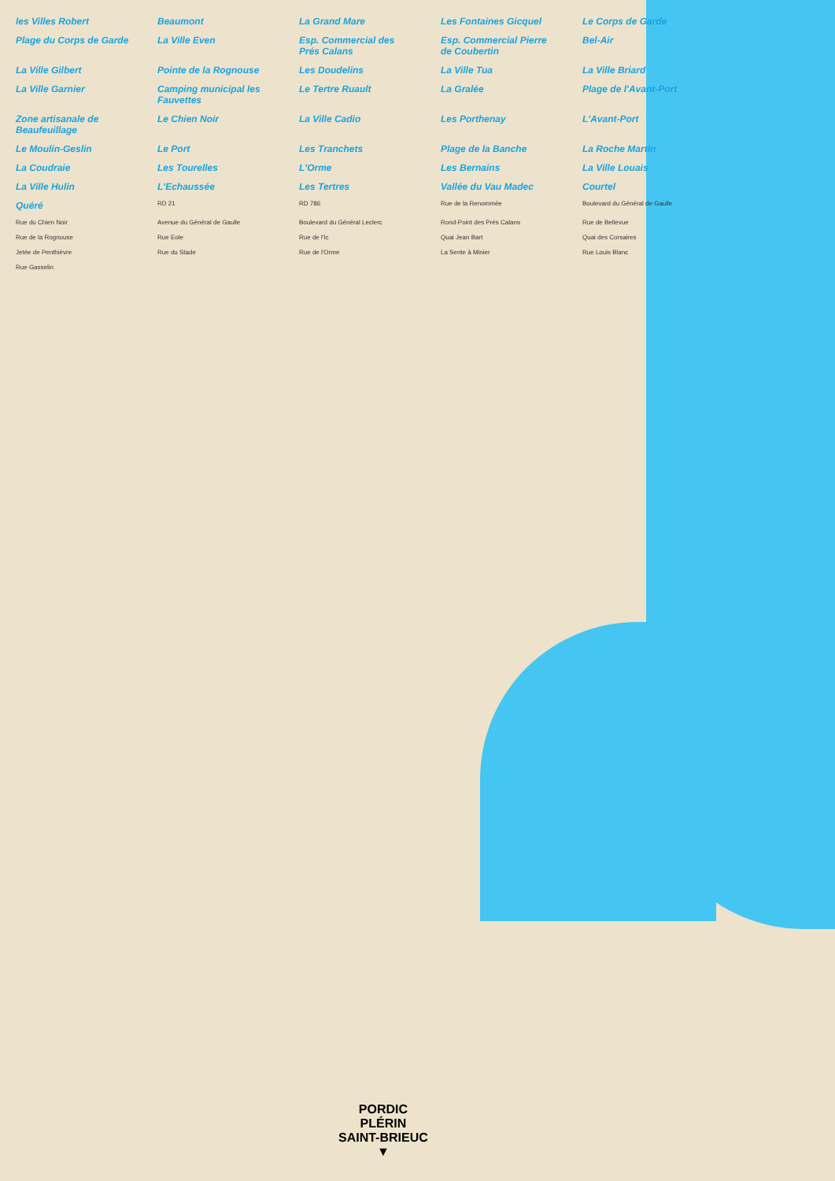les Villes Robert Beaumont La Grand Mare Les Fontaines Gicquel Le Corps de Garde Plage du Corps de Garde La Ville Even Esp. Commercial des Prés Calans Esp. Commercial Pierre de Coubertin Bel-Air La Ville Gilbert Pointe de la Rognouse Les Doudelins La Ville Tua La Ville Briard La Ville Garnier Camping municipal les Fauvettes Le Tertre Ruault La Gralée Plage de l'Avant-Port Zone artisanale de Beaufeuillage Le Chien Noir La Ville Cadio Les Porthenay L'Avant-Port Le Moulin-Geslin Le Port Les Tranchets Plage de la Banche La Roche Martin La Coudraie Les Tourelles L'Orme Les Bernains La Ville Louais La Ville Hulin L'Echaussée Les Tertres Vallée du Vau Madec Courtel Quéré RD 21 RD 786 Rue de la Renommée Boulevard du Général de Gaulle Rue du Chien Noir Avenue du Général de Gaulle Boulevard du Général Leclerc Rond-Point des Prés Calans Rue de Bellevue Rue de la Rognouse Rue Eole Rue de l'Ic Quai Jean Bart Quai des Corsaires Jetée de Penthièvre Rue du Stade Rue de l'Orme La Sente à Minier Rue Louis Blanc Rue Gasselin
PORDIC
PLÉRIN
SAINT-BRIEUC
▼